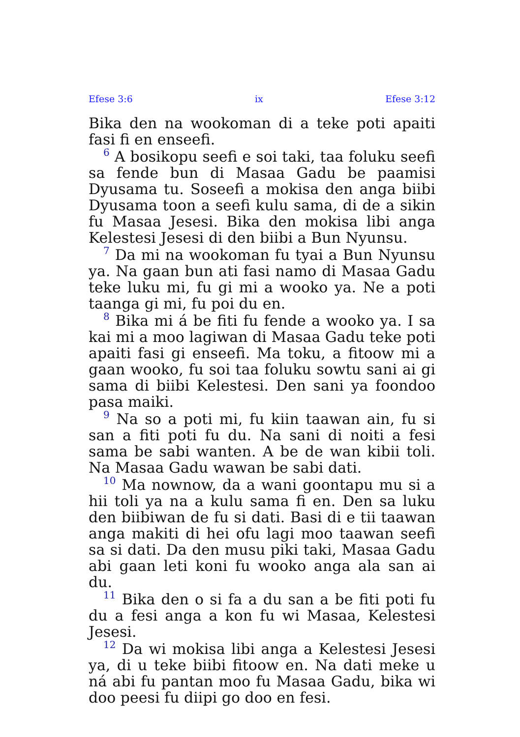Efese 3:6 ix Efese 3:12
Bika den na wookoman di a teke poti apaiti fasi fi en enseefi.
<sup>6</sup> A bosikopu seefi e soi taki, taa foluku seefi sa fende bun di Masaa Gadu be paamisi Dyusama tu. Soseefi a mokisa den anga biibi Dyusama toon a seefi kulu sama, di de a sikin fu Masaa Jesesi. Bika den mokisa libi anga Kelestesi Jesesi di den biibi a Bun Nyunsu.
<sup>7</sup> Da mi na wookoman fu tyai a Bun Nyunsu ya. Na gaan bun ati fasi namo di Masaa Gadu teke luku mi, fu gi mi a wooko ya. Ne a poti taanga gi mi, fu poi du en.
<sup>8</sup> Bika mi á be fiti fu fende a wooko ya. I sa kai mi a moo lagiwan di Masaa Gadu teke poti apaiti fasi gi enseefi. Ma toku, a fitoow mi a gaan wooko, fu soi taa foluku sowtu sani ai gi sama di biibi Kelestesi. Den sani ya foondoo pasa maiki.
<sup>9</sup> Na so a poti mi, fu kiin taawan ain, fu si san a fiti poti fu du. Na sani di noiti a fesi sama be sabi wanten. A be de wan kibii toli. Na Masaa Gadu wawan be sabi dati.
<sup>10</sup> Ma nownow, da a wani goontapu mu si a hii toli ya na a kulu sama fi en. Den sa luku den biibiwan de fu si dati. Basi di e tii taawan anga makiti di hei ofu lagi moo taawan seefi sa si dati. Da den musu piki taki, Masaa Gadu abi gaan leti koni fu wooko anga ala san ai du.
<sup>11</sup> Bika den o si fa a du san a be fiti poti fu du a fesi anga a kon fu wi Masaa, Kelestesi Jesesi.
<sup>12</sup> Da wi mokisa libi anga a Kelestesi Jesesi ya, di u teke biibi fitoow en. Na dati meke u ná abi fu pantan moo fu Masaa Gadu, bika wi doo peesi fu diipi go doo en fesi.